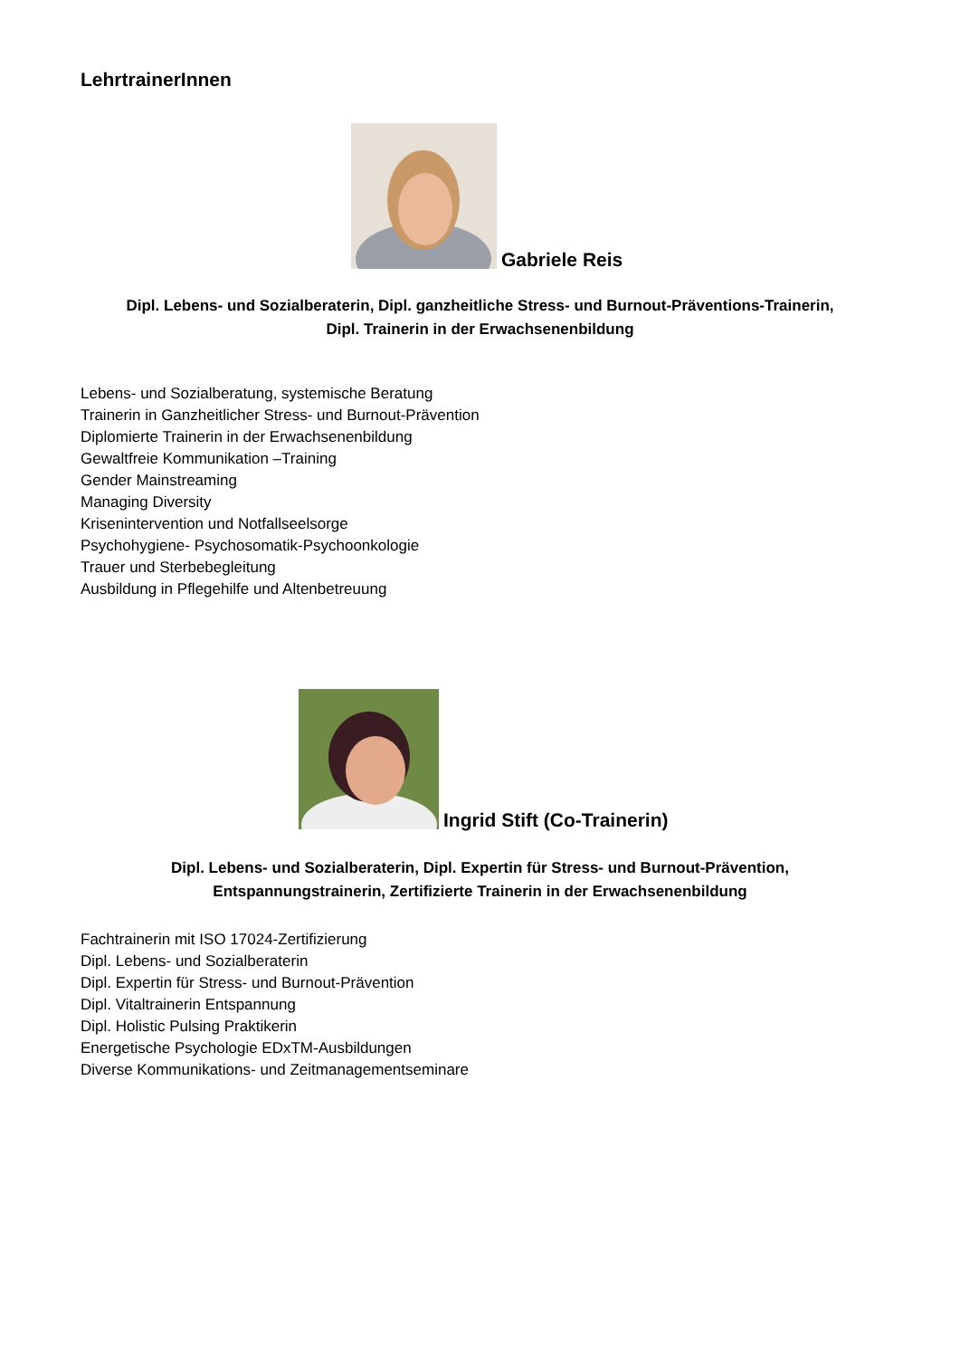LehrtrainerInnen
Gabriele Reis
Dipl. Lebens- und Sozialberaterin, Dipl. ganzheitliche Stress- und Burnout-Präventions-Trainerin,
Dipl. Trainerin in der Erwachsenenbildung
Lebens- und Sozialberatung, systemische Beratung
Trainerin in Ganzheitlicher Stress- und Burnout-Prävention
Diplomierte Trainerin in der Erwachsenenbildung
Gewaltfreie Kommunikation –Training
Gender Mainstreaming
Managing Diversity
Krisenintervention und Notfallseelsorge
Psychohygiene- Psychosomatik-Psychoonkologie
Trauer und Sterbebegleitung
Ausbildung in Pflegehilfe und Altenbetreuung
Ingrid Stift (Co-Trainerin)
Dipl. Lebens- und Sozialberaterin, Dipl. Expertin für Stress- und Burnout-Prävention,
Entspannungstrainerin, Zertifizierte Trainerin in der Erwachsenenbildung
Fachtrainerin mit ISO 17024-Zertifizierung
Dipl. Lebens- und Sozialberaterin
Dipl. Expertin für Stress- und Burnout-Prävention
Dipl. Vitaltrainerin Entspannung
Dipl. Holistic Pulsing Praktikerin
Energetische Psychologie EDxTM-Ausbildungen
Diverse Kommunikations- und Zeitmanagementseminare